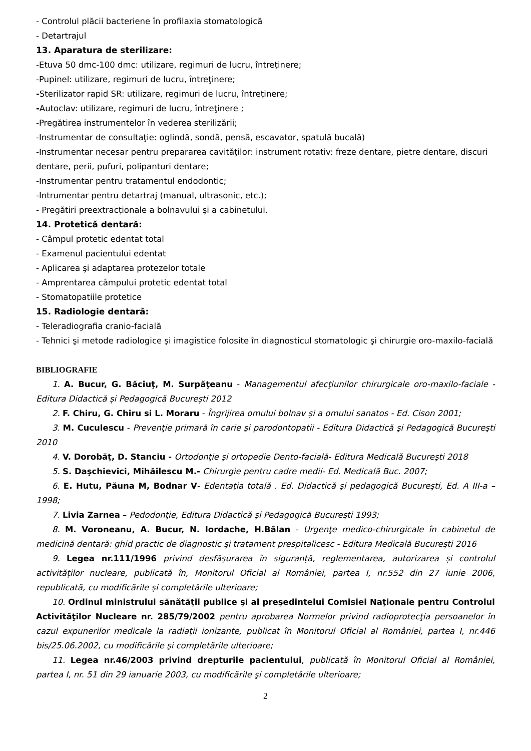- Controlul plăcii bacteriene în profilaxia stomatologică
- Detartrajul
13. Aparatura de sterilizare:
-Etuva 50 dmc-100 dmc: utilizare, regimuri de lucru, întreţinere;
-Pupinel: utilizare, regimuri de lucru, întreţinere;
-Sterilizator rapid SR: utilizare, regimuri de lucru, întreţinere;
-Autoclav: utilizare, regimuri de lucru, întreţinere ;
-Pregătirea instrumentelor în vederea sterilizării;
-Instrumentar de consultaţie: oglindă, sondă, pensă, escavator, spatulă bucală)
-Instrumentar necesar pentru prepararea cavităţilor: instrument rotativ: freze dentare, pietre dentare, discuri dentare, perii, pufuri, polipanturi dentare;
-Instrumentar pentru tratamentul endodontic;
-Intrumentar pentru detartraj (manual, ultrasonic, etc.);
- Pregătiri preextracţionale a bolnavului şi a cabinetului.
14. Protetică dentară:
- Câmpul protetic edentat total
- Examenul pacientului edentat
- Aplicarea şi adaptarea protezelor totale
- Amprentarea câmpului protetic edentat total
- Stomatopatiile protetice
15. Radiologie dentară:
- Teleradiografia cranio-facială
- Tehnici şi metode radiologice şi imagistice folosite în diagnosticul stomatologic şi chirurgie oro-maxilo-facială
BIBLIOGRAFIE
1. A. Bucur, G. Băciuţ, M. Surpăţeanu - Managementul afecţiunilor chirurgicale oro-maxilo-faciale - Editura Didactică și Pedagogică București 2012
2. F. Chiru, G. Chiru si L. Moraru - Îngrijirea omului bolnav și a omului sanatos - Ed. Cison 2001;
3. M. Cuculescu - Prevenţie primară în carie şi parodontopatii - Editura Didactică şi Pedagogică Bucureşti 2010
4. V. Dorobăţ, D. Stanciu - Ortodonţie şi ortopedie Dento-facială- Editura Medicală Bucureşti 2018
5. S. Daşchievici, Mihăilescu M.- Chirurgie pentru cadre medii- Ed. Medicală Buc. 2007;
6. E. Hutu, Păuna M, Bodnar V- Edentaţia totală . Ed. Didactică şi pedagogică Bucureşti, Ed. A III-a –1998;
7. Livia Zarnea – Pedodonţie, Editura Didactică şi Pedagogică Bucureşti 1993;
8. M. Voroneanu, A. Bucur, N. Iordache, H.Bălan - Urgenţe medico-chirurgicale în cabinetul de medicină dentară: ghid practic de diagnostic şi tratament prespitalicesc - Editura Medicală Bucureşti 2016
9. Legea nr.111/1996 privind desfășurarea în siguranță, reglementarea, autorizarea și controlul activităților nucleare, publicată în, Monitorul Oficial al României, partea I, nr.552 din 27 iunie 2006, republicată, cu modificările și completările ulterioare;
10. Ordinul ministrului sănătăţii publice şi al preşedintelui Comisiei Naţionale pentru Controlul Activităţilor Nucleare nr. 285/79/2002 pentru aprobarea Normelor privind radioprotecţia persoanelor în cazul expunerilor medicale la radiaţii ionizante, publicat în Monitorul Oficial al României, partea I, nr.446 bis/25.06.2002, cu modificările şi completările ulterioare;
11. Legea nr.46/2003 privind drepturile pacientului, publicată în Monitorul Oficial al României, partea I, nr. 51 din 29 ianuarie 2003, cu modificările şi completările ulterioare;
2